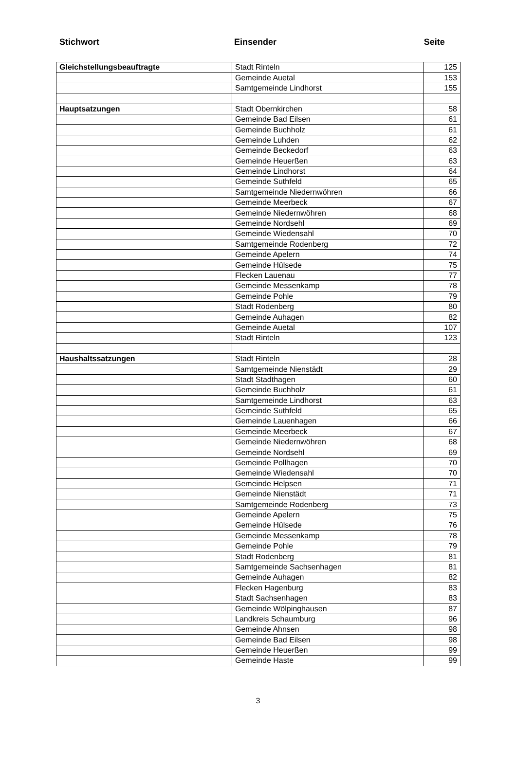Stichwort Einsender Seite
| Gleichstellungsbeauftragte | Stadt Rinteln | 125 |
| | Gemeinde Auetal | 153 |
| | Samtgemeinde Lindhorst | 155 |
| Hauptsatzungen | Stadt Obernkirchen | 58 |
| | Gemeinde Bad Eilsen | 61 |
| | Gemeinde Buchholz | 61 |
| | Gemeinde Luhden | 62 |
| | Gemeinde Beckedorf | 63 |
| | Gemeinde Heuerßen | 63 |
| | Gemeinde Lindhorst | 64 |
| | Gemeinde Suthfeld | 65 |
| | Samtgemeinde Niedernwöhren | 66 |
| | Gemeinde Meerbeck | 67 |
| | Gemeinde Niedernwöhren | 68 |
| | Gemeinde Nordsehl | 69 |
| | Gemeinde Wiedensahl | 70 |
| | Samtgemeinde Rodenberg | 72 |
| | Gemeinde Apelern | 74 |
| | Gemeinde Hülsede | 75 |
| | Flecken Lauenau | 77 |
| | Gemeinde Messenkamp | 78 |
| | Gemeinde Pohle | 79 |
| | Stadt Rodenberg | 80 |
| | Gemeinde Auhagen | 82 |
| | Gemeinde Auetal | 107 |
| | Stadt Rinteln | 123 |
| Haushaltssatzungen | Stadt Rinteln | 28 |
| | Samtgemeinde Nienstädt | 29 |
| | Stadt Stadthagen | 60 |
| | Gemeinde Buchholz | 61 |
| | Samtgemeinde Lindhorst | 63 |
| | Gemeinde Suthfeld | 65 |
| | Gemeinde Lauenhagen | 66 |
| | Gemeinde Meerbeck | 67 |
| | Gemeinde Niedernwöhren | 68 |
| | Gemeinde Nordsehl | 69 |
| | Gemeinde Pollhagen | 70 |
| | Gemeinde Wiedensahl | 70 |
| | Gemeinde Helpsen | 71 |
| | Gemeinde Nienstädt | 71 |
| | Samtgemeinde Rodenberg | 73 |
| | Gemeinde Apelern | 75 |
| | Gemeinde Hülsede | 76 |
| | Gemeinde Messenkamp | 78 |
| | Gemeinde Pohle | 79 |
| | Stadt Rodenberg | 81 |
| | Samtgemeinde Sachsenhagen | 81 |
| | Gemeinde Auhagen | 82 |
| | Flecken Hagenburg | 83 |
| | Stadt Sachsenhagen | 83 |
| | Gemeinde Wölpinghausen | 87 |
| | Landkreis Schaumburg | 96 |
| | Gemeinde Ahnsen | 98 |
| | Gemeinde Bad Eilsen | 98 |
| | Gemeinde Heuerßen | 99 |
| | Gemeinde Haste | 99 |
3